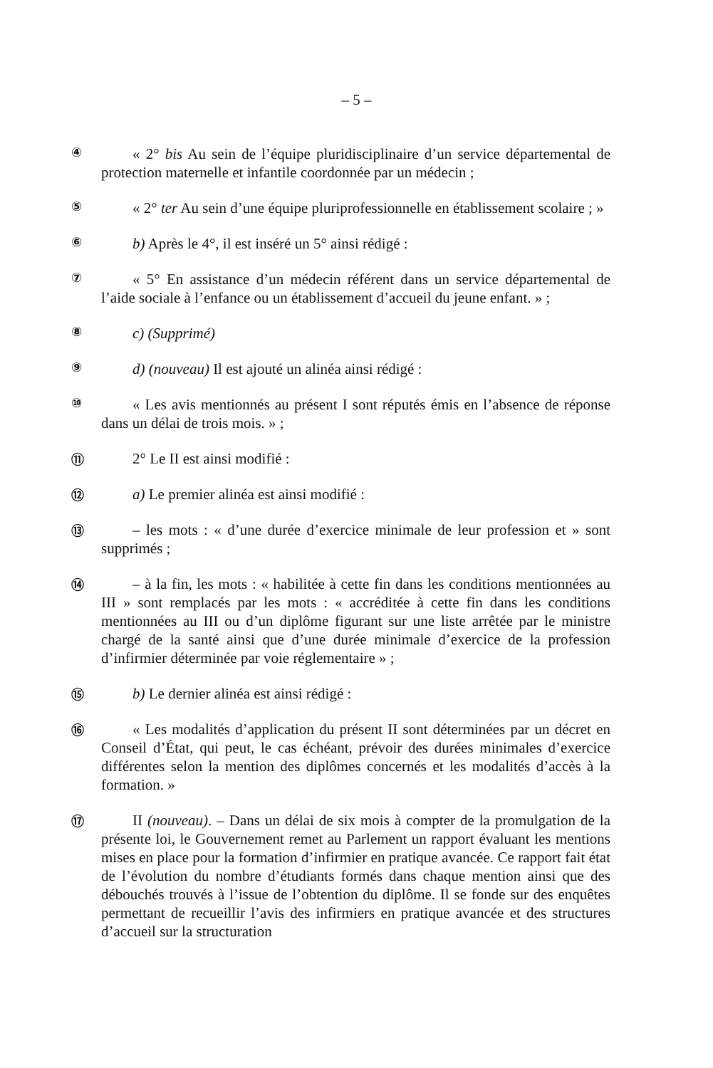– 5 –
④
« 2° bis Au sein de l’équipe pluridisciplinaire d’un service départemental de protection maternelle et infantile coordonnée par un médecin ;
⑤
« 2° ter Au sein d’une équipe pluriprofessionnelle en établissement scolaire ; »
⑥
b) Après le 4°, il est inséré un 5° ainsi rédigé :
⑦
« 5° En assistance d’un médecin référent dans un service départemental de l’aide sociale à l’enfance ou un établissement d’accueil du jeune enfant. » ;
⑧
c) (Supprimé)
⑨
d) (nouveau) Il est ajouté un alinéa ainsi rédigé :
⑩
« Les avis mentionnés au présent I sont réputés émis en l’absence de réponse dans un délai de trois mois. » ;
⑪
2° Le II est ainsi modifié :
⑫
a) Le premier alinéa est ainsi modifié :
⑬
– les mots : « d’une durée d’exercice minimale de leur profession et » sont supprimés ;
⑭
– à la fin, les mots : « habilitée à cette fin dans les conditions mentionnées au III » sont remplacés par les mots : « accréditée à cette fin dans les conditions mentionnées au III ou d’un diplôme figurant sur une liste arrêtée par le ministre chargé de la santé ainsi que d’une durée minimale d’exercice de la profession d’infirmier déterminée par voie réglementaire » ;
⑮
b) Le dernier alinéa est ainsi rédigé :
⑯
« Les modalités d’application du présent II sont déterminées par un décret en Conseil d’État, qui peut, le cas échéant, prévoir des durées minimales d’exercice différentes selon la mention des diplômes concernés et les modalités d’accès à la formation. »
⑰
II (nouveau). – Dans un délai de six mois à compter de la promulgation de la présente loi, le Gouvernement remet au Parlement un rapport évaluant les mentions mises en place pour la formation d’infirmier en pratique avancée. Ce rapport fait état de l’évolution du nombre d’étudiants formés dans chaque mention ainsi que des débouchés trouvés à l’issue de l’obtention du diplôme. Il se fonde sur des enquêtes permettant de recueillir l’avis des infirmiers en pratique avancée et des structures d’accueil sur la structuration